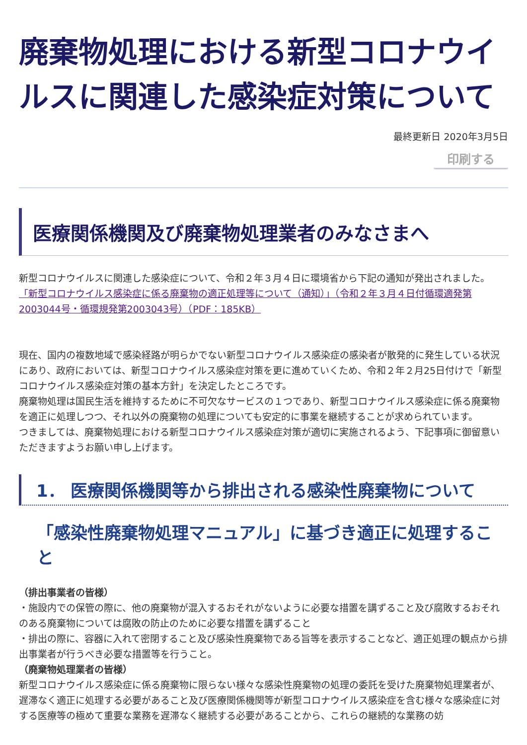廃棄物処理における新型コロナウイルスに関連した感染症対策について
最終更新日 2020年3月5日
印刷する
医療関係機関及び廃棄物処理業者のみなさまへ
新型コロナウイルスに関連した感染症について、令和２年３月４日に環境省から下記の通知が発出されました。
「新型コロナウイルス感染症に係る廃棄物の適正処理等について（通知）」（令和２年３月４日付循環適発第2003044号・循環規発第2003043号）（PDF：185KB）
現在、国内の複数地域で感染経路が明らかでない新型コロナウイルス感染症の感染者が散発的に発生している状況にあり、政府においては、新型コロナウイルス感染症対策を更に進めていくため、令和２年２月25日付けで「新型コロナウイルス感染症対策の基本方針」を決定したところです。
廃棄物処理は国民生活を維持するために不可欠なサービスの１つであり、新型コロナウイルス感染症に係る廃棄物を適正に処理しつつ、それ以外の廃棄物の処理についても安定的に事業を継続することが求められています。
つきましては、廃棄物処理における新型コロナウイルス感染症対策が適切に実施されるよう、下記事項に御留意いただきますようお願い申し上げます。
1． 医療関係機関等から排出される感染性廃棄物について
「感染性廃棄物処理マニュアル」に基づき適正に処理すること
（排出事業者の皆様）
・施設内での保管の際に、他の廃棄物が混入するおそれがないように必要な措置を講ずること及び腐敗するおそれのある廃棄物については腐敗の防止のために必要な措置を講ずること
・排出の際に、容器に入れて密閉すること及び感染性廃棄物である旨等を表示することなど、適正処理の観点から排出事業者が行うべき必要な措置等を行うこと。
（廃棄物処理業者の皆様）
新型コロナウイルス感染症に係る廃棄物に限らない様々な感染性廃棄物の処理の委託を受けた廃棄物処理業者が、遅滞なく適正に処理する必要があること及び医療関係機関等が新型コロナウイルス感染症を含む様々な感染症に対する医療等の極めて重要な業務を遅滞なく継続する必要があることから、これらの継続的な業務の妨